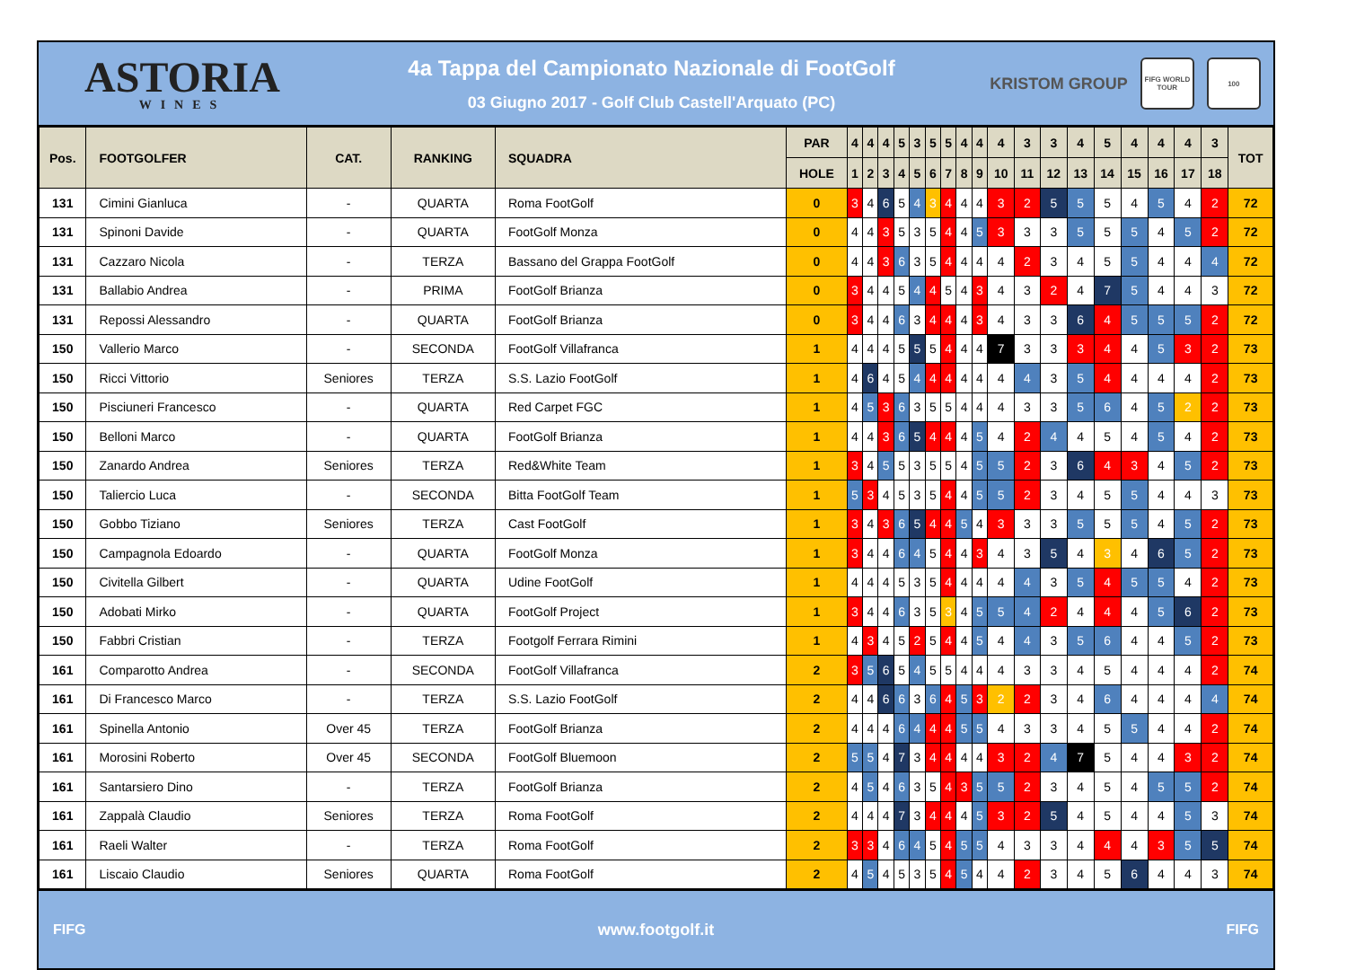ASTORIA
WINES
4a Tappa del Campionato Nazionale di FootGolf
03 Giugno 2017 - Golf Club Castell'Arquato (PC)
KRISTOM GROUP
FIFG WORLD TOUR
100
| Pos. | FOOTGOLFER | CAT. | RANKING | SQUADRA | PAR | 4 | 4 | 4 | 5 | 3 | 5 | 5 | 4 | 4 | 4 | 3 | 3 | 4 | 5 | 4 | 4 | 4 | 3 | TOT |
| --- | --- | --- | --- | --- | --- | --- | --- | --- | --- | --- | --- | --- | --- | --- | --- | --- | --- | --- | --- | --- | --- | --- | --- | --- |
| | | | | | HOLE | 1 | 2 | 3 | 4 | 5 | 6 | 7 | 8 | 9 | 10 | 11 | 12 | 13 | 14 | 15 | 16 | 17 | 18 | |
| 131 | Cimini Gianluca | - | QUARTA | Roma FootGolf | 0 | 3 | 4 | 6 | 5 | 4 | 3 | 4 | 4 | 4 | 3 | 2 | 5 | 5 | 5 | 4 | 5 | 4 | 2 | 72 |
| 131 | Spinoni Davide | - | QUARTA | FootGolf Monza | 0 | 4 | 4 | 3 | 5 | 3 | 5 | 4 | 4 | 5 | 3 | 3 | 3 | 5 | 5 | 5 | 4 | 5 | 2 | 72 |
| 131 | Cazzaro Nicola | - | TERZA | Bassano del Grappa FootGolf | 0 | 4 | 4 | 3 | 6 | 3 | 5 | 4 | 4 | 4 | 4 | 2 | 3 | 4 | 5 | 5 | 4 | 4 | 4 | 72 |
| 131 | Ballabio Andrea | - | PRIMA | FootGolf Brianza | 0 | 3 | 4 | 4 | 5 | 4 | 4 | 5 | 4 | 3 | 4 | 3 | 2 | 4 | 7 | 5 | 4 | 4 | 3 | 72 |
| 131 | Repossi Alessandro | - | QUARTA | FootGolf Brianza | 0 | 3 | 4 | 4 | 6 | 3 | 4 | 4 | 4 | 3 | 4 | 3 | 3 | 6 | 4 | 5 | 5 | 5 | 2 | 72 |
| 150 | Vallerio Marco | - | SECONDA | FootGolf Villafranca | 1 | 4 | 4 | 4 | 5 | 5 | 5 | 4 | 4 | 4 | 7 | 3 | 3 | 3 | 4 | 4 | 5 | 3 | 2 | 73 |
| 150 | Ricci Vittorio | Seniores | TERZA | S.S. Lazio FootGolf | 1 | 4 | 6 | 4 | 5 | 4 | 4 | 4 | 4 | 4 | 4 | 4 | 3 | 5 | 4 | 4 | 4 | 4 | 2 | 73 |
| 150 | Pisciuneri Francesco | - | QUARTA | Red Carpet FGC | 1 | 4 | 5 | 3 | 6 | 3 | 5 | 5 | 4 | 4 | 4 | 3 | 3 | 5 | 6 | 4 | 5 | 2 | 2 | 73 |
| 150 | Belloni Marco | - | QUARTA | FootGolf Brianza | 1 | 4 | 4 | 3 | 6 | 5 | 4 | 4 | 4 | 5 | 4 | 2 | 4 | 4 | 5 | 4 | 5 | 4 | 2 | 73 |
| 150 | Zanardo Andrea | Seniores | TERZA | Red&White Team | 1 | 3 | 4 | 5 | 5 | 3 | 5 | 5 | 4 | 5 | 5 | 2 | 3 | 6 | 4 | 3 | 4 | 5 | 2 | 73 |
| 150 | Taliercio Luca | - | SECONDA | Bitta FootGolf Team | 1 | 5 | 3 | 4 | 5 | 3 | 5 | 4 | 4 | 5 | 5 | 2 | 3 | 4 | 5 | 5 | 4 | 4 | 3 | 73 |
| 150 | Gobbo Tiziano | Seniores | TERZA | Cast FootGolf | 1 | 3 | 4 | 3 | 6 | 5 | 4 | 4 | 5 | 4 | 3 | 3 | 3 | 5 | 5 | 5 | 4 | 5 | 2 | 73 |
| 150 | Campagnola Edoardo | - | QUARTA | FootGolf Monza | 1 | 3 | 4 | 4 | 6 | 4 | 5 | 4 | 4 | 3 | 4 | 3 | 5 | 4 | 3 | 4 | 6 | 5 | 2 | 73 |
| 150 | Civitella Gilbert | - | QUARTA | Udine FootGolf | 1 | 4 | 4 | 4 | 5 | 3 | 5 | 4 | 4 | 4 | 4 | 4 | 3 | 5 | 4 | 5 | 5 | 4 | 2 | 73 |
| 150 | Adobati Mirko | - | QUARTA | FootGolf Project | 1 | 3 | 4 | 4 | 6 | 3 | 5 | 3 | 4 | 5 | 5 | 4 | 2 | 4 | 4 | 4 | 5 | 6 | 2 | 73 |
| 150 | Fabbri Cristian | - | TERZA | Footgolf Ferrara Rimini | 1 | 4 | 3 | 4 | 5 | 2 | 5 | 4 | 4 | 5 | 4 | 4 | 3 | 5 | 6 | 4 | 4 | 5 | 2 | 73 |
| 161 | Comparotto Andrea | - | SECONDA | FootGolf Villafranca | 2 | 3 | 5 | 6 | 5 | 4 | 5 | 5 | 4 | 4 | 4 | 3 | 3 | 4 | 5 | 4 | 4 | 4 | 2 | 74 |
| 161 | Di Francesco Marco | - | TERZA | S.S. Lazio FootGolf | 2 | 4 | 4 | 6 | 6 | 3 | 6 | 4 | 5 | 3 | 2 | 2 | 3 | 4 | 6 | 4 | 4 | 4 | 4 | 74 |
| 161 | Spinella Antonio | Over 45 | TERZA | FootGolf Brianza | 2 | 4 | 4 | 4 | 6 | 4 | 4 | 4 | 5 | 5 | 4 | 3 | 3 | 4 | 5 | 5 | 4 | 4 | 2 | 74 |
| 161 | Morosini Roberto | Over 45 | SECONDA | FootGolf Bluemoon | 2 | 5 | 5 | 4 | 7 | 3 | 4 | 4 | 4 | 4 | 3 | 2 | 4 | 7 | 5 | 4 | 4 | 3 | 2 | 74 |
| 161 | Santarsiero Dino | - | TERZA | FootGolf Brianza | 2 | 4 | 5 | 4 | 6 | 3 | 5 | 4 | 3 | 5 | 5 | 2 | 3 | 4 | 5 | 4 | 5 | 5 | 2 | 74 |
| 161 | Zappalà Claudio | Seniores | TERZA | Roma FootGolf | 2 | 4 | 4 | 4 | 7 | 3 | 4 | 4 | 4 | 5 | 3 | 2 | 5 | 4 | 5 | 4 | 4 | 5 | 3 | 74 |
| 161 | Raeli Walter | - | TERZA | Roma FootGolf | 2 | 3 | 3 | 4 | 6 | 4 | 5 | 4 | 5 | 5 | 4 | 3 | 3 | 4 | 4 | 4 | 3 | 5 | 5 | 74 |
| 161 | Liscaio Claudio | Seniores | QUARTA | Roma FootGolf | 2 | 4 | 5 | 4 | 5 | 3 | 5 | 4 | 5 | 4 | 4 | 2 | 3 | 4 | 5 | 6 | 4 | 4 | 3 | 74 |
FIFG www.footgolf.it FIFG